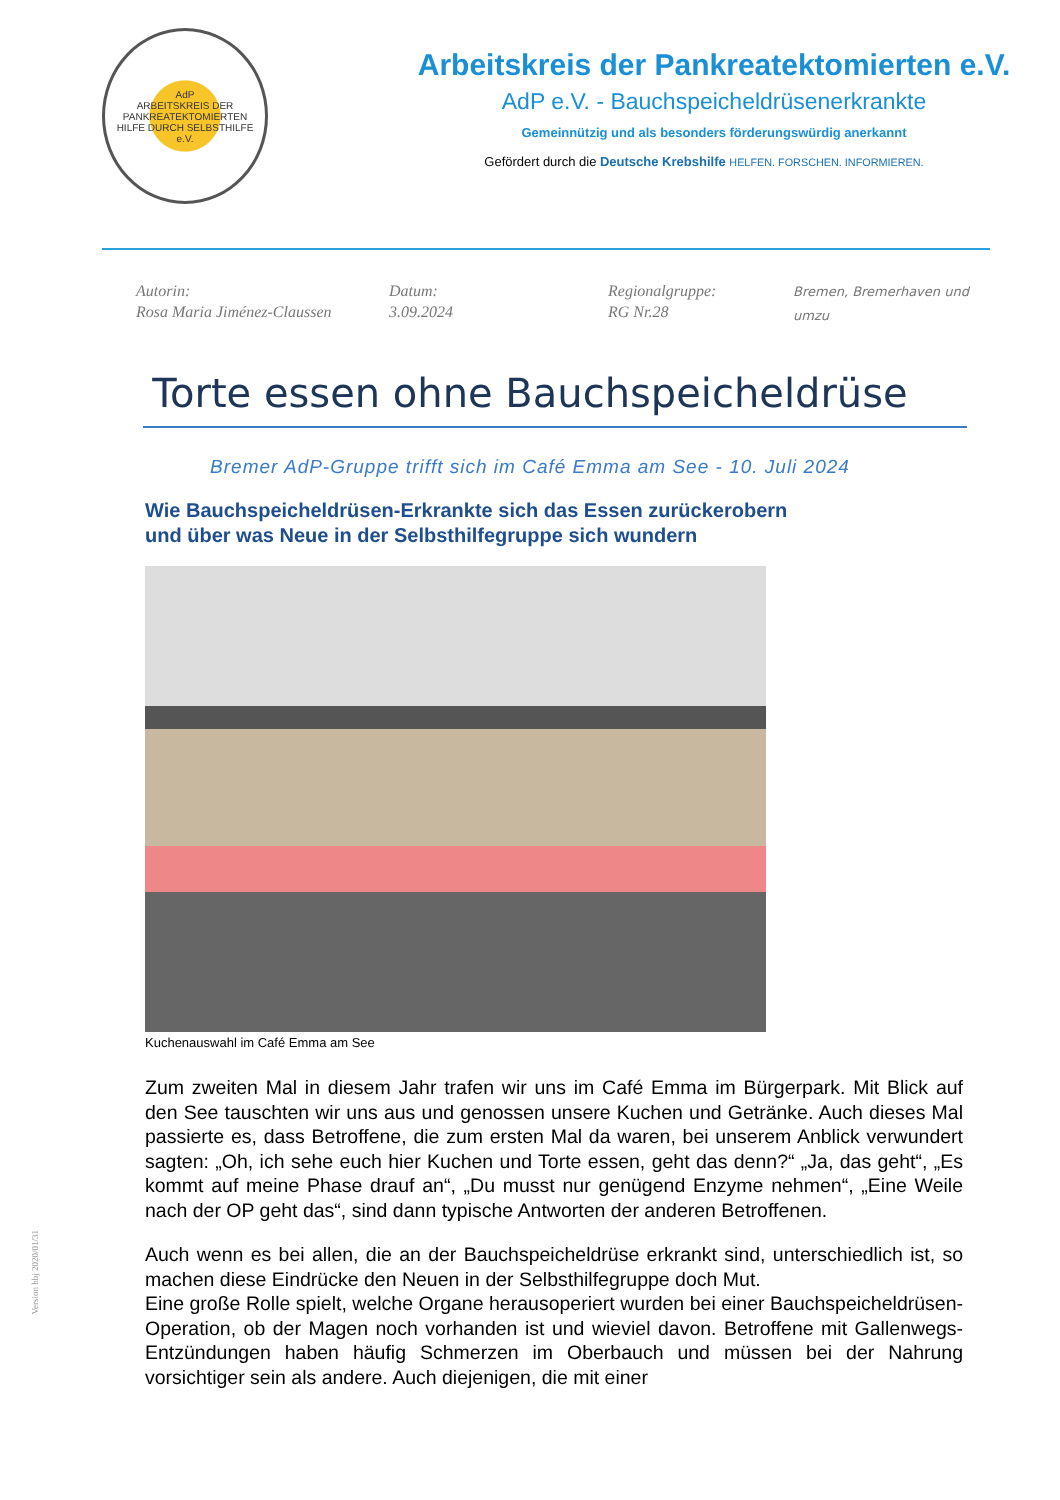AdP
ARBEITSKREIS DER PANKREATEKTOMIERTEN
HILFE DURCH SELBSTHILFE
e.V.
Arbeitskreis der Pankreatektomierten e.V.
AdP e.V. - Bauchspeicheldrüsenerkrankte
Gemeinnützig und als besonders förderungswürdig anerkannt
Gefördert durch die Deutsche Krebshilfe HELFEN. FORSCHEN. INFORMIEREN.
Autorin:
Rosa Maria Jiménez-Claussen
Datum:
3.09.2024
Regionalgruppe:
RG Nr.28
Bremen, Bremerhaven und umzu
Torte essen ohne Bauchspeicheldrüse
Bremer AdP-Gruppe trifft sich im Café Emma am See - 10. Juli 2024
Wie Bauchspeicheldrüsen-Erkrankte sich das Essen zurückerobern
und über was Neue in der Selbsthilfegruppe sich wundern
Kuchenauswahl im Café Emma am See
Zum zweiten Mal in diesem Jahr trafen wir uns im Café Emma im Bürgerpark. Mit Blick auf den See tauschten wir uns aus und genossen unsere Kuchen und Getränke. Auch dieses Mal passierte es, dass Betroffene, die zum ersten Mal da waren, bei unserem Anblick verwundert sagten: „Oh, ich sehe euch hier Kuchen und Torte essen, geht das denn?“ „Ja, das geht“, „Es kommt auf meine Phase drauf an“, „Du musst nur genügend Enzyme nehmen“, „Eine Weile nach der OP geht das“, sind dann typische Antworten der anderen Betroffenen.
Auch wenn es bei allen, die an der Bauchspeicheldrüse erkrankt sind, unterschiedlich ist, so machen diese Eindrücke den Neuen in der Selbsthilfegruppe doch Mut.
Eine große Rolle spielt, welche Organe herausoperiert wurden bei einer Bauchspeicheldrüsen-Operation, ob der Magen noch vorhanden ist und wieviel davon. Betroffene mit Gallenwegs-Entzündungen haben häufig Schmerzen im Oberbauch und müssen bei der Nahrung vorsichtiger sein als andere. Auch diejenigen, die mit einer
Version hbj 2020/01/31